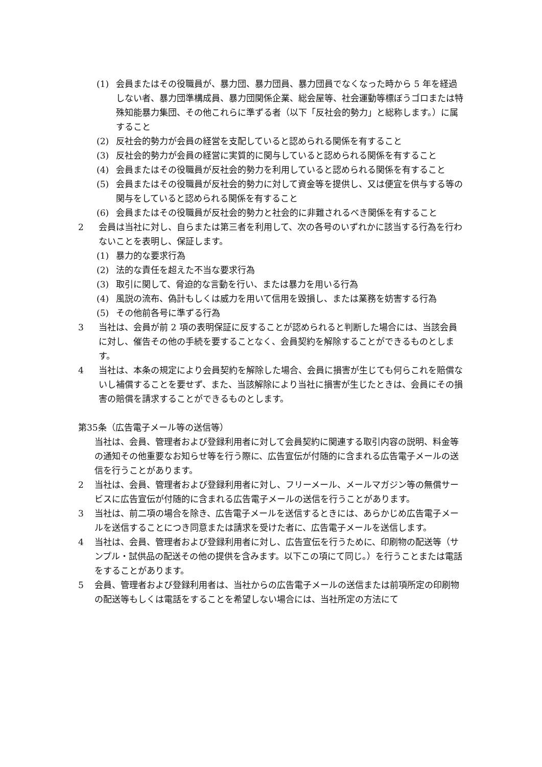(1) 会員またはその役職員が、暴力団、暴力団員、暴力団員でなくなった時から 5 年を経過しない者、暴力団準構成員、暴力団関係企業、総会屋等、社会運動等標ぼうゴロまたは特殊知能暴力集団、その他これらに準ずる者（以下「反社会的勢力」と総称します。）に属すること
(2) 反社会的勢力が会員の経営を支配していると認められる関係を有すること
(3) 反社会的勢力が会員の経営に実質的に関与していると認められる関係を有すること
(4) 会員またはその役職員が反社会的勢力を利用していると認められる関係を有すること
(5) 会員またはその役職員が反社会的勢力に対して資金等を提供し、又は便宜を供与する等の関与をしていると認められる関係を有すること
(6) 会員またはその役職員が反社会的勢力と社会的に非難されるべき関係を有すること
2 会員は当社に対し、自らまたは第三者を利用して、次の各号のいずれかに該当する行為を行わないことを表明し、保証します。
(1) 暴力的な要求行為
(2) 法的な責任を超えた不当な要求行為
(3) 取引に関して、脅迫的な言動を行い、または暴力を用いる行為
(4) 風説の流布、偽計もしくは威力を用いて信用を毀損し、または業務を妨害する行為
(5) その他前各号に準ずる行為
3 当社は、会員が前 2 項の表明保証に反することが認められると判断した場合には、当該会員に対し、催告その他の手続を要することなく、会員契約を解除することができるものとします。
4 当社は、本条の規定により会員契約を解除した場合、会員に損害が生じても何らこれを賠償ないし補償することを要せず、また、当該解除により当社に損害が生じたときは、会員にその損害の賠償を請求することができるものとします。
第35条（広告電子メール等の送信等）
当社は、会員、管理者および登録利用者に対して会員契約に関連する取引内容の説明、料金等の通知その他重要なお知らせ等を行う際に、広告宣伝が付随的に含まれる広告電子メールの送信を行うことがあります。
2 当社は、会員、管理者および登録利用者に対し、フリーメール、メールマガジン等の無償サービスに広告宣伝が付随的に含まれる広告電子メールの送信を行うことがあります。
3 当社は、前二項の場合を除き、広告電子メールを送信するときには、あらかじめ広告電子メールを送信することにつき同意または請求を受けた者に、広告電子メールを送信します。
4 当社は、会員、管理者および登録利用者に対し、広告宣伝を行うために、印刷物の配送等（サンプル・試供品の配送その他の提供を含みます。以下この項にて同じ。）を行うことまたは電話をすることがあります。
5 会員、管理者および登録利用者は、当社からの広告電子メールの送信または前項所定の印刷物の配送等もしくは電話をすることを希望しない場合には、当社所定の方法にて